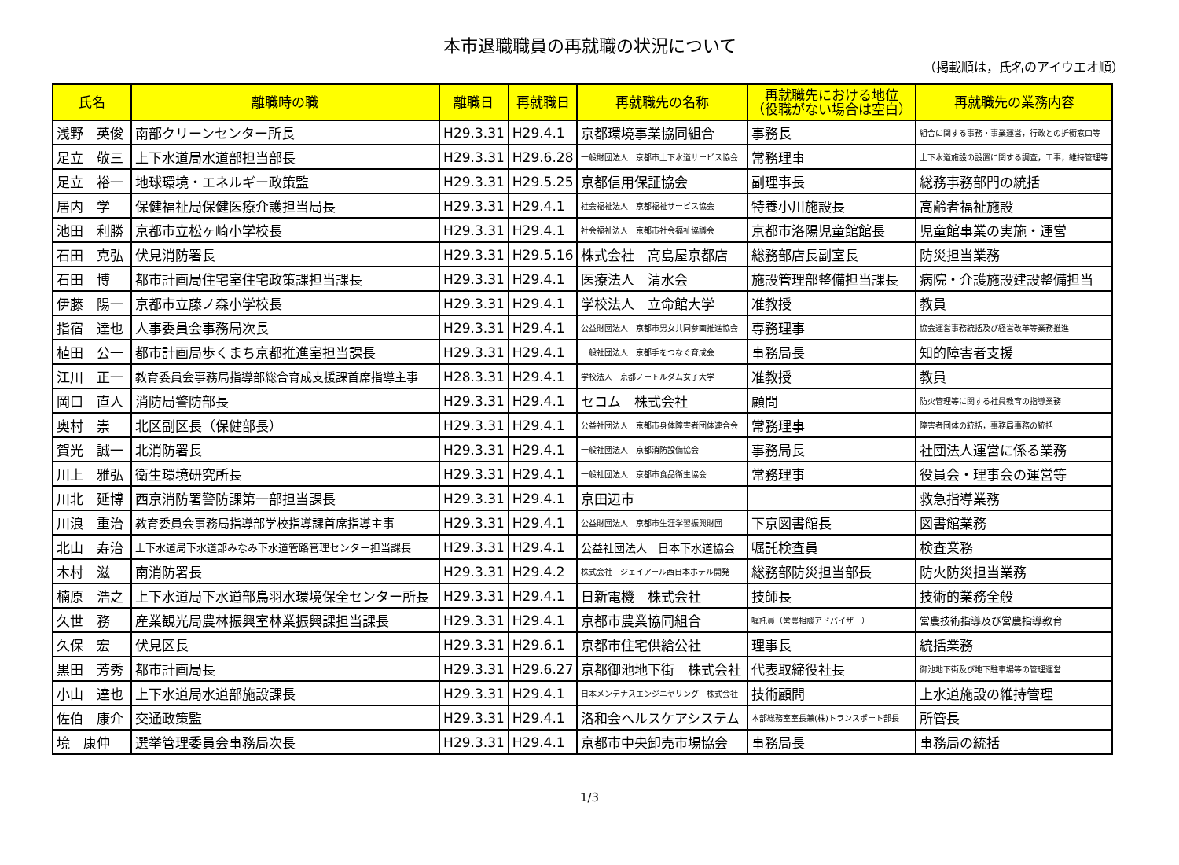本市退職職員の再就職の状況について
（掲載順は，氏名のアイウエオ順）
| 氏名 | 離職時の職 | 離職日 | 再就職日 | 再就職先の名称 | 再就職先における地位 （役職がない場合は空白） | 再就職先の業務内容 |
| --- | --- | --- | --- | --- | --- | --- |
| 浅野 英俊 | 南部クリーンセンター所長 | H29.3.31 | H29.4.1 | 京都環境事業協同組合 | 事務長 | 組合に関する事務・事業運営，行政との折衝窓口等 |
| 足立 敬三 | 上下水道局水道部担当部長 | H29.3.31 | H29.6.28 | 一般財団法人 京都市上下水道サービス協会 | 常務理事 | 上下水道施設の設置に関する調査，工事，維持管理等 |
| 足立 裕一 | 地球環境・エネルギー政策監 | H29.3.31 | H29.5.25 | 京都信用保証協会 | 副理事長 | 総務事務部門の統括 |
| 居内 学 | 保健福祉局保健医療介護担当局長 | H29.3.31 | H29.4.1 | 社会福祉法人 京都福祉サービス協会 | 特養小川施設長 | 高齢者福祉施設 |
| 池田 利勝 | 京都市立松ヶ崎小学校長 | H29.3.31 | H29.4.1 | 社会福祉法人 京都市社会福祉協議会 | 京都市洛陽児童館館長 | 児童館事業の実施・運営 |
| 石田 克弘 | 伏見消防署長 | H29.3.31 | H29.5.16 | 株式会社 高島屋京都店 | 総務部店長副室長 | 防災担当業務 |
| 石田 博 | 都市計画局住宅室住宅政策課担当課長 | H29.3.31 | H29.4.1 | 医療法人 清水会 | 施設管理部整備担当課長 | 病院・介護施設建設整備担当 |
| 伊藤 陽一 | 京都市立藤ノ森小学校長 | H29.3.31 | H29.4.1 | 学校法人 立命館大学 | 准教授 | 教員 |
| 指宿 達也 | 人事委員会事務局次長 | H29.3.31 | H29.4.1 | 公益財団法人 京都市男女共同参画推進協会 | 専務理事 | 協会運営事務統括及び経営改革等業務推進 |
| 植田 公一 | 都市計画局歩くまち京都推進室担当課長 | H29.3.31 | H29.4.1 | 一般社団法人 京都手をつなぐ育成会 | 事務局長 | 知的障害者支援 |
| 江川 正一 | 教育委員会事務局指導部総合育成支援課首席指導主事 | H28.3.31 | H29.4.1 | 学校法人 京都ノートルダム女子大学 | 准教授 | 教員 |
| 岡口 直人 | 消防局警防部長 | H29.3.31 | H29.4.1 | セコム 株式会社 | 顧問 | 防火管理等に関する社員教育の指導業務 |
| 奥村 崇 | 北区副区長（保健部長） | H29.3.31 | H29.4.1 | 公益社団法人 京都市身体障害者団体連合会 | 常務理事 | 障害者団体の統括，事務局事務の統括 |
| 賀光 誠一 | 北消防署長 | H29.3.31 | H29.4.1 | 一般社団法人 京都消防設備協会 | 事務局長 | 社団法人運営に係る業務 |
| 川上 雅弘 | 衛生環境研究所長 | H29.3.31 | H29.4.1 | 一般社団法人 京都市食品衛生協会 | 常務理事 | 役員会・理事会の運営等 |
| 川北 延博 | 西京消防署警防課第一部担当課長 | H29.3.31 | H29.4.1 | 京田辺市 | | 救急指導業務 |
| 川浪 重治 | 教育委員会事務局指導部学校指導課首席指導主事 | H29.3.31 | H29.4.1 | 公益財団法人 京都市生涯学習振興財団 | 下京図書館長 | 図書館業務 |
| 北山 寿治 | 上下水道局下水道部みなみ下水道管路管理センター担当課長 | H29.3.31 | H29.4.1 | 公益社団法人 日本下水道協会 | 嘱託検査員 | 検査業務 |
| 木村 滋 | 南消防署長 | H29.3.31 | H29.4.2 | 株式会社 ジェイアール西日本ホテル開発 | 総務部防災担当部長 | 防火防災担当業務 |
| 楠原 浩之 | 上下水道局下水道部鳥羽水環境保全センター所長 | H29.3.31 | H29.4.1 | 日新電機 株式会社 | 技師長 | 技術的業務全般 |
| 久世 務 | 産業観光局農林振興室林業振興課担当課長 | H29.3.31 | H29.4.1 | 京都市農業協同組合 | 嘱託員（営農相談アドバイザー） | 営農技術指導及び営農指導教育 |
| 久保 宏 | 伏見区長 | H29.3.31 | H29.6.1 | 京都市住宅供給公社 | 理事長 | 統括業務 |
| 黒田 芳秀 | 都市計画局長 | H29.3.31 | H29.6.27 | 京都御池地下街 株式会社 | 代表取締役社長 | 御池地下街及び地下駐車場等の管理運営 |
| 小山 達也 | 上下水道局水道部施設課長 | H29.3.31 | H29.4.1 | 日本メンテナスエンジニヤリング 株式会社 | 技術顧問 | 上水道施設の維持管理 |
| 佐伯 康介 | 交通政策監 | H29.3.31 | H29.4.1 | 洛和会ヘルスケアシステム | 本部総務室室長兼(株)トランスポート部長 | 所管長 |
| 境 康伸 | 選挙管理委員会事務局次長 | H29.3.31 | H29.4.1 | 京都市中央卸売市場協会 | 事務局長 | 事務局の統括 |
1/3